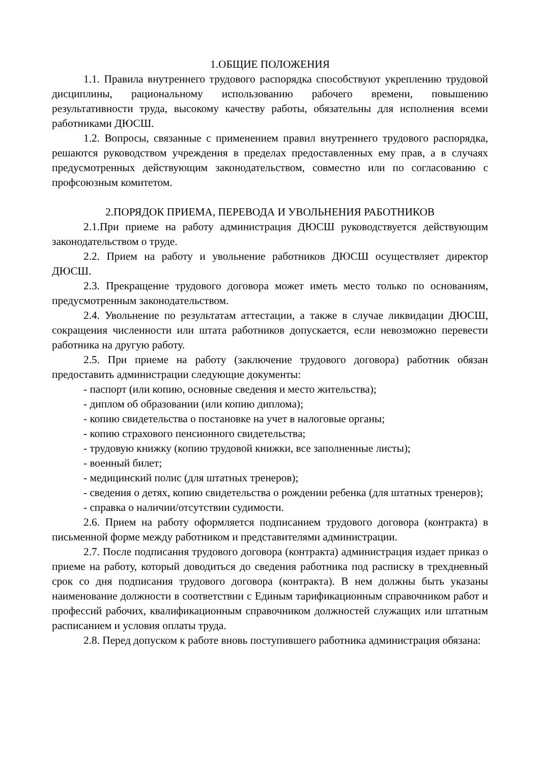1.ОБЩИЕ ПОЛОЖЕНИЯ
1.1. Правила внутреннего трудового распорядка способствуют укреплению трудовой дисциплины, рациональному использованию рабочего времени, повышению результативности труда, высокому качеству работы, обязательны для исполнения всеми работниками ДЮСШ.
1.2. Вопросы, связанные с применением правил внутреннего трудового распорядка, решаются руководством учреждения в пределах предоставленных ему прав, а в случаях предусмотренных действующим законодательством, совместно или по согласованию с профсоюзным комитетом.
2.ПОРЯДОК ПРИЕМА, ПЕРЕВОДА И УВОЛЬНЕНИЯ РАБОТНИКОВ
2.1.При приеме на работу администрация ДЮСШ руководствуется действующим законодательством о труде.
2.2. Прием на работу и увольнение работников ДЮСШ осуществляет директор ДЮСШ.
2.3. Прекращение трудового договора может иметь место только по основаниям, предусмотренным законодательством.
2.4. Увольнение по результатам аттестации, а также в случае ликвидации ДЮСШ, сокращения численности или штата работников допускается, если невозможно перевести работника на другую работу.
2.5. При приеме на работу (заключение трудового договора) работник обязан предоставить администрации следующие документы:
- паспорт (или копию, основные сведения и место жительства);
- диплом об образовании (или копию диплома);
- копию свидетельства о постановке на учет в налоговые органы;
- копию страхового пенсионного свидетельства;
- трудовую книжку (копию трудовой книжки, все заполненные листы);
- военный билет;
- медицинский полис (для штатных тренеров);
- сведения о детях, копию свидетельства о рождении ребенка (для штатных тренеров);
- справка о наличии/отсутствии судимости.
2.6. Прием на работу оформляется подписанием трудового договора (контракта) в письменной форме между работником и представителями администрации.
2.7. После подписания трудового договора (контракта) администрация издает приказ о приеме на работу, который доводиться до сведения работника под расписку в трехдневный срок со дня подписания трудового договора (контракта). В нем должны быть указаны наименование должности в соответствии с Единым тарификационным справочником работ и профессий рабочих, квалификационным справочником должностей служащих или штатным расписанием и условия оплаты труда.
2.8. Перед допуском к работе вновь поступившего работника администрация обязана: